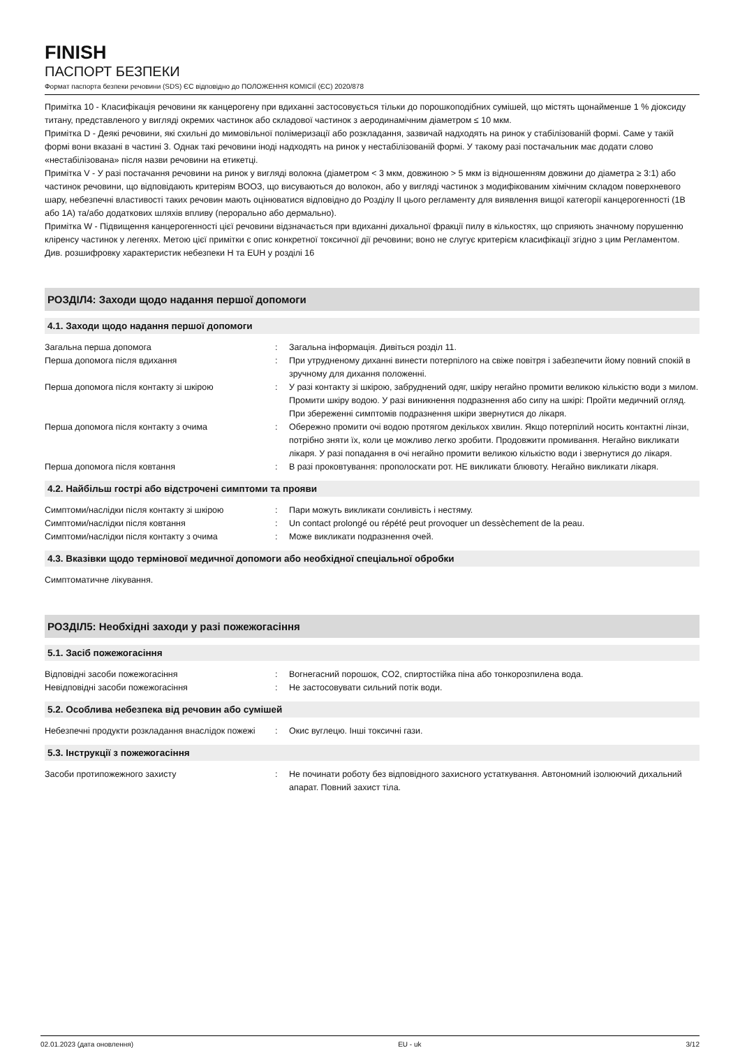FINISH
ПАСПОРТ БЕЗПЕКИ
Формат паспорта безпеки речовини (SDS) ЄС відповідно до ПОЛОЖЕННЯ КОМІСІЇ (ЄС) 2020/878
Примітка 10 - Класифікація речовини як канцерогену при вдиханні застосовується тільки до порошкоподібних сумішей, що містять щонайменше 1 % діоксиду титану, представленого у вигляді окремих частинок або складової частинок з аеродинамічним діаметром ≤ 10 мкм.
Примітка D - Деякі речовини, які схильні до мимовільної полімеризації або розкладання, зазвичай надходять на ринок у стабілізованій формі. Саме у такій формі вони вказані в частині 3. Однак такі речовини іноді надходять на ринок у нестабілізованій формі. У такому разі постачальник має додати слово «нестабілізована» після назви речовини на етикетці.
Примітка V - У разі постачання речовини на ринок у вигляді волокна (діаметром < 3 мкм, довжиною > 5 мкм із відношенням довжини до діаметра ≥ 3:1) або частинок речовини, що відповідають критеріям ВООЗ, що висуваються до волокон, або у вигляді частинок з модифікованим хімічним складом поверхневого шару, небезпечні властивості таких речовин мають оцінюватися відповідно до Розділу II цього регламенту для виявлення вищої категорії канцерогенності (1B або 1A) та/або додаткових шляхів впливу (перорально або дермально).
Примітка W - Підвищення канцерогенності цієї речовини відзначається при вдиханні дихальної фракції пилу в кількостях, що сприяють значному порушенню кліренсу частинок у легенях. Метою цієї примітки є опис конкретної токсичної дії речовини; воно не слугує критерієм класифікації згідно з цим Регламентом.
Див. розшифровку характеристик небезпеки H та EUH у розділі 16
РОЗДІЛ4: Заходи щодо надання першої допомоги
4.1. Заходи щодо надання першої допомоги
Загальна перша допомога : Загальна інформація. Дивіться розділ 11.
Перша допомога після вдихання : При утрудненому диханні винести потерпілого на свіже повітря і забезпечити йому повний спокій в зручному для дихання положенні.
Перша допомога після контакту зі шкірою : У разі контакту зі шкірою, забруднений одяг, шкіру негайно промити великою кількістю води з милом. Промити шкіру водою. У разі виникнення подразнення або сипу на шкірі: Пройти медичний огляд. При збереженні симптомів подразнення шкіри звернутися до лікаря.
Перша допомога після контакту з очима : Обережно промити очі водою протягом декількох хвилин. Якщо потерпілий носить контактні лінзи, потрібно зняти їх, коли це можливо легко зробити. Продовжити промивання. Негайно викликати лікаря. У разі попадання в очі негайно промити великою кількістю води і звернутися до лікаря.
Перша допомога після ковтання : В разі проковтування: прополоскати рот. НЕ викликати блювоту. Негайно викликати лікаря.
4.2. Найбільш гострі або відстрочені симптоми та прояви
Симптоми/наслідки після контакту зі шкірою : Пари можуть викликати сонливість і нестяму.
Симптоми/наслідки після ковтання : Un contact prolongé ou répété peut provoquer un dessèchement de la peau.
Симптоми/наслідки після контакту з очима : Може викликати подразнення очей.
4.3. Вказівки щодо термінової медичної допомоги або необхідної спеціальної обробки
Симптоматичне лікування.
РОЗДІЛ5: Необхідні заходи у разі пожежогасіння
5.1. Засіб пожежогасіння
Відповідні засоби пожежогасіння : Вогнегасний порошок, CO2, спиртостійка піна або тонкорозпилена вода.
Невідповідні засоби пожежогасіння : Не застосовувати сильний потік води.
5.2. Особлива небезпека від речовин або сумішей
Небезпечні продукти розкладання внаслідок пожежі
: Окис вуглецю. Інші токсичні гази.
5.3. Інструкції з пожежогасіння
Засоби протипожежного захисту : Не починати роботу без відповідного захисного устаткування. Автономний ізолюючий дихальний апарат. Повний захист тіла.
02.01.2023 (дата оновлення) EU - uk 3/12